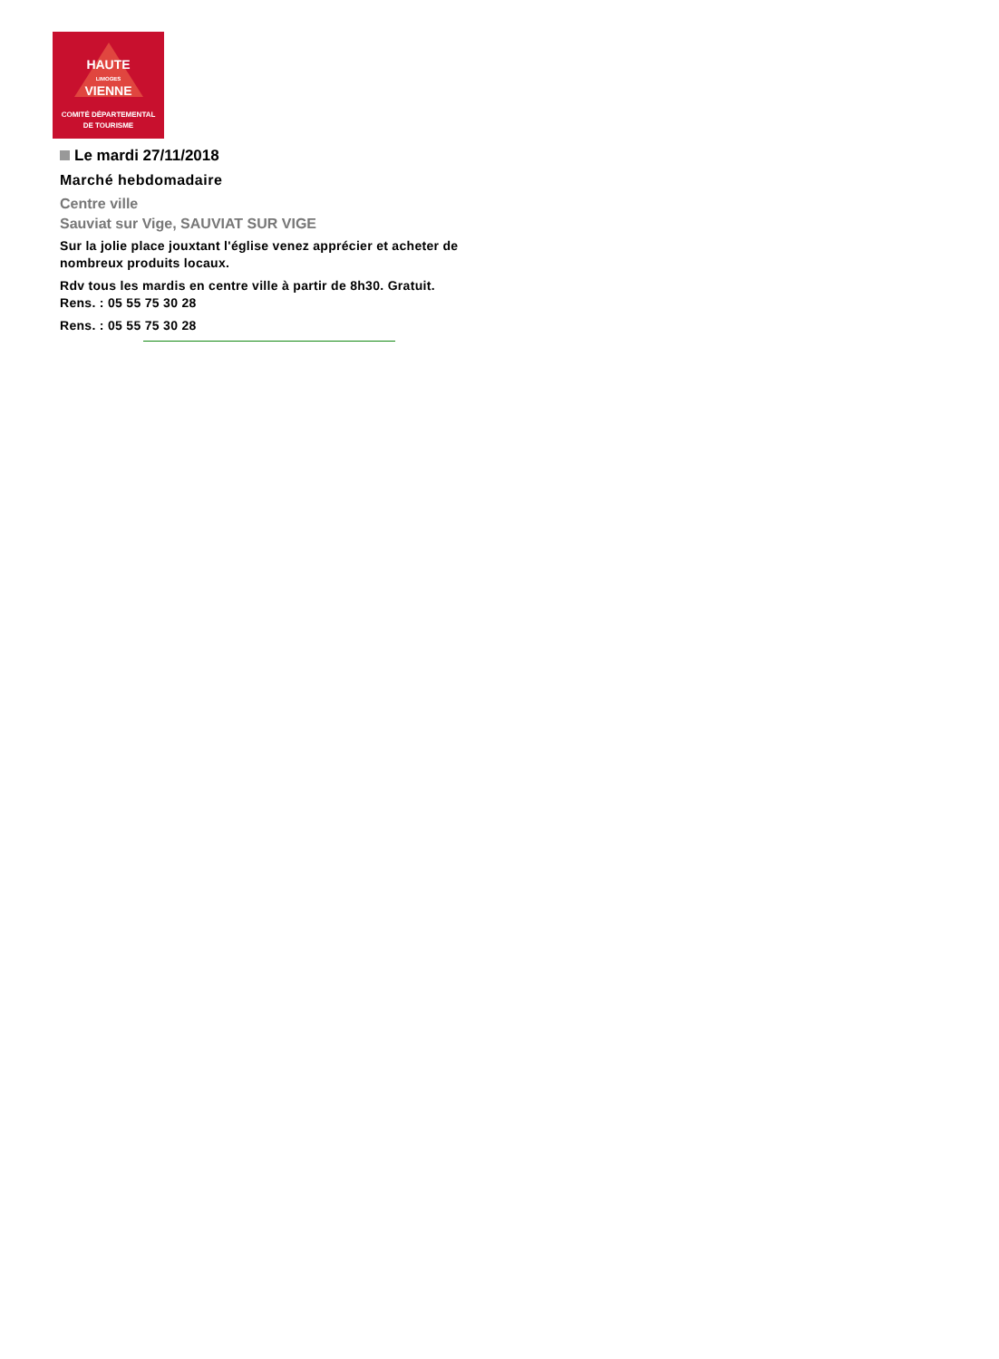HAUTE
LIMOGES
VIENNE
COMITÉ DÉPARTEMENTAL
DE TOURISME
Le mardi 27/11/2018
Marché hebdomadaire
Centre ville
Sauviat sur Vige, SAUVIAT SUR VIGE
Sur la jolie place jouxtant l'église venez apprécier et acheter de nombreux produits locaux.
Rdv tous les mardis en centre ville à partir de 8h30. Gratuit.
Rens. : 05 55 75 30 28
Rens. : 05 55 75 30 28